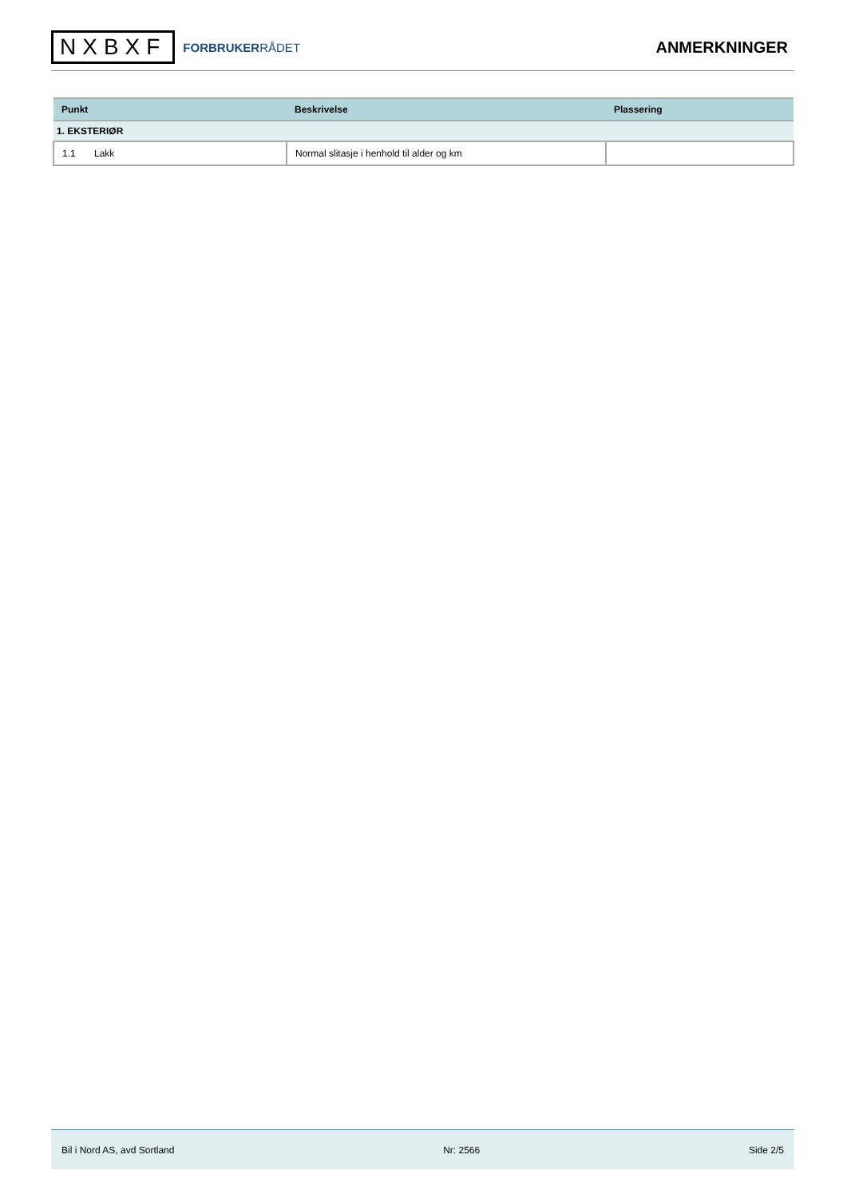NXBXF
FORBRUKERRÅDET
ANMERKNINGER
| Punkt | Beskrivelse | Plassering |
| --- | --- | --- |
| 1. EKSTERIØR | | |
| 1.1 Lakk | Normal slitasje i henhold til alder og km | |
Bil i Nord AS, avd Sortland Nr: 2566 Side 2/5